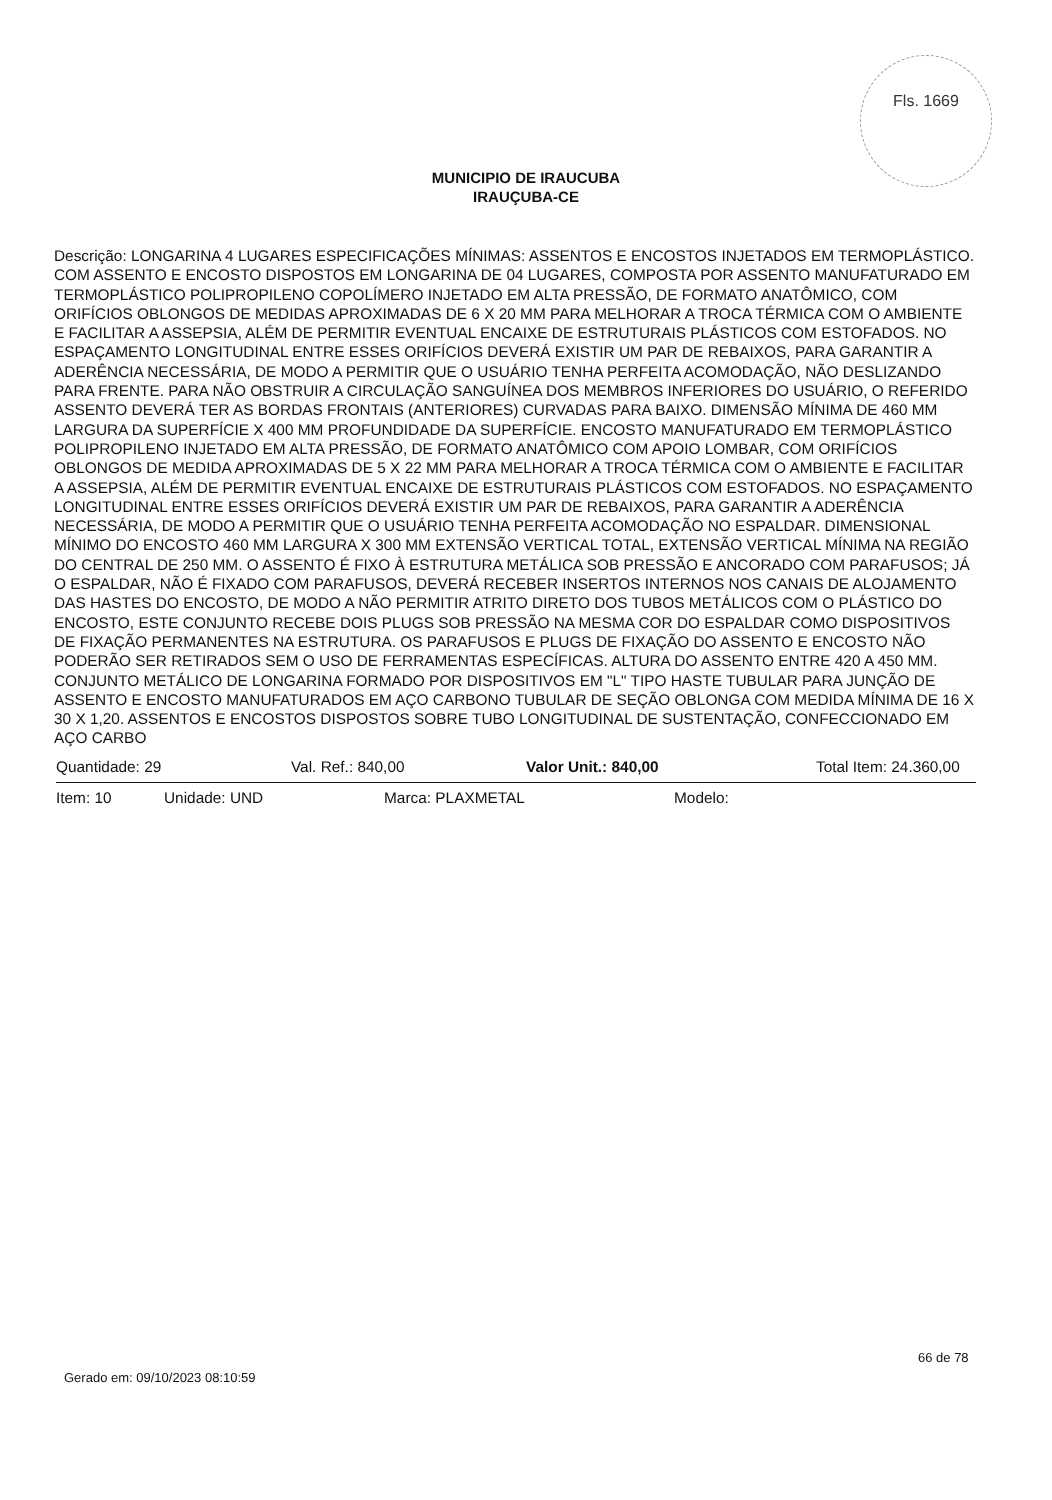Fls. 1669
MUNICIPIO DE IRAUCUBA
IRAUÇUBA-CE
Descrição: LONGARINA 4 LUGARES ESPECIFICAÇÕES MÍNIMAS: ASSENTOS E ENCOSTOS INJETADOS EM TERMOPLÁSTICO. COM ASSENTO E ENCOSTO DISPOSTOS EM LONGARINA DE 04 LUGARES, COMPOSTA POR ASSENTO MANUFATURADO EM TERMOPLÁSTICO POLIPROPILENO COPOLÍMERO INJETADO EM ALTA PRESSÃO, DE FORMATO ANATÔMICO, COM ORIFÍCIOS OBLONGOS DE MEDIDAS APROXIMADAS DE 6 X 20 MM PARA MELHORAR A TROCA TÉRMICA COM O AMBIENTE E FACILITAR A ASSEPSIA, ALÉM DE PERMITIR EVENTUAL ENCAIXE DE ESTRUTURAIS PLÁSTICOS COM ESTOFADOS. NO ESPAÇAMENTO LONGITUDINAL ENTRE ESSES ORIFÍCIOS DEVERÁ EXISTIR UM PAR DE REBAIXOS, PARA GARANTIR A ADERÊNCIA NECESSÁRIA, DE MODO A PERMITIR QUE O USUÁRIO TENHA PERFEITA ACOMODAÇÃO, NÃO DESLIZANDO PARA FRENTE. PARA NÃO OBSTRUIR A CIRCULAÇÃO SANGUÍNEA DOS MEMBROS INFERIORES DO USUÁRIO, O REFERIDO ASSENTO DEVERÁ TER AS BORDAS FRONTAIS (ANTERIORES) CURVADAS PARA BAIXO. DIMENSÃO MÍNIMA DE 460 MM LARGURA DA SUPERFÍCIE X 400 MM PROFUNDIDADE DA SUPERFÍCIE. ENCOSTO MANUFATURADO EM TERMOPLÁSTICO POLIPROPILENO INJETADO EM ALTA PRESSÃO, DE FORMATO ANATÔMICO COM APOIO LOMBAR, COM ORIFÍCIOS OBLONGOS DE MEDIDA APROXIMADAS DE 5 X 22 MM PARA MELHORAR A TROCA TÉRMICA COM O AMBIENTE E FACILITAR A ASSEPSIA, ALÉM DE PERMITIR EVENTUAL ENCAIXE DE ESTRUTURAIS PLÁSTICOS COM ESTOFADOS. NO ESPAÇAMENTO LONGITUDINAL ENTRE ESSES ORIFÍCIOS DEVERÁ EXISTIR UM PAR DE REBAIXOS, PARA GARANTIR A ADERÊNCIA NECESSÁRIA, DE MODO A PERMITIR QUE O USUÁRIO TENHA PERFEITA ACOMODAÇÃO NO ESPALDAR. DIMENSIONAL MÍNIMO DO ENCOSTO 460 MM LARGURA X 300 MM EXTENSÃO VERTICAL TOTAL, EXTENSÃO VERTICAL MÍNIMA NA REGIÃO DO CENTRAL DE 250 MM. O ASSENTO É FIXO À ESTRUTURA METÁLICA SOB PRESSÃO E ANCORADO COM PARAFUSOS; JÁ O ESPALDAR, NÃO É FIXADO COM PARAFUSOS, DEVERÁ RECEBER INSERTOS INTERNOS NOS CANAIS DE ALOJAMENTO DAS HASTES DO ENCOSTO, DE MODO A NÃO PERMITIR ATRITO DIRETO DOS TUBOS METÁLICOS COM O PLÁSTICO DO ENCOSTO, ESTE CONJUNTO RECEBE DOIS PLUGS SOB PRESSÃO NA MESMA COR DO ESPALDAR COMO DISPOSITIVOS DE FIXAÇÃO PERMANENTES NA ESTRUTURA. OS PARAFUSOS E PLUGS DE FIXAÇÃO DO ASSENTO E ENCOSTO NÃO PODERÃO SER RETIRADOS SEM O USO DE FERRAMENTAS ESPECÍFICAS. ALTURA DO ASSENTO ENTRE 420 A 450 MM. CONJUNTO METÁLICO DE LONGARINA FORMADO POR DISPOSITIVOS EM "L" TIPO HASTE TUBULAR PARA JUNÇÃO DE ASSENTO E ENCOSTO MANUFATURADOS EM AÇO CARBONO TUBULAR DE SEÇÃO OBLONGA COM MEDIDA MÍNIMA DE 16 X 30 X 1,20. ASSENTOS E ENCOSTOS DISPOSTOS SOBRE TUBO LONGITUDINAL DE SUSTENTAÇÃO, CONFECCIONADO EM AÇO CARBO
Quantidade: 29 Val. Ref.: 840,00 Valor Unit.: 840,00 Total Item: 24.360,00
Item: 10 Unidade: UND Marca: PLAXMETAL Modelo:
66 de 78
Gerado em: 09/10/2023 08:10:59